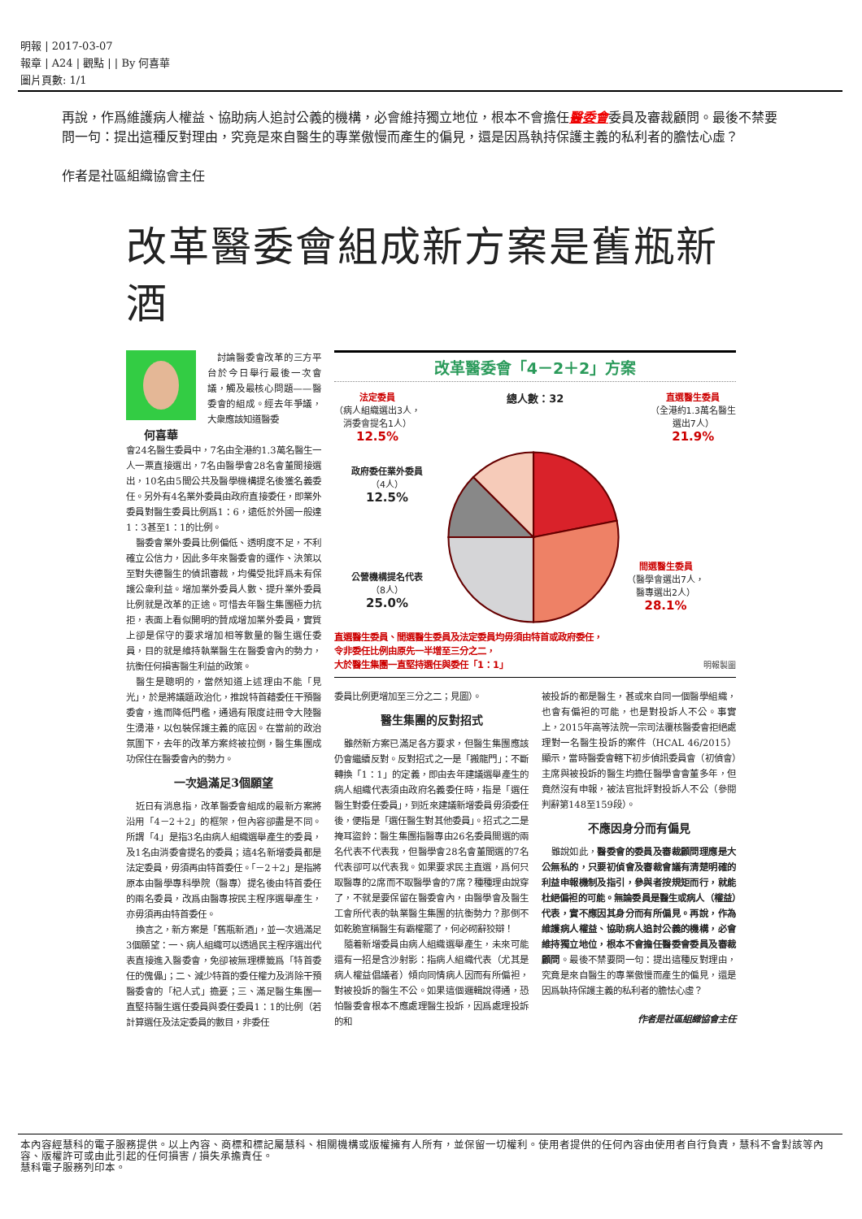明報 | 2017-03-07
報章 | A24 | 觀點 | | By 何喜華
圖片頁數: 1/1
再說，作爲維護病人權益、協助病人追討公義的機構，必會維持獨立地位，根本不會擔任醫委會委員及審裁顧問。最後不禁要問一句：提出這種反對理由，究竟是來自醫生的專業傲慢而產生的偏見，還是因爲執持保護主義的私利者的膽怯心虛？
作者是社區組織協會主任
改革醫委會組成新方案是舊瓶新酒
討論醫委會改革的三方平台於今日舉行最後一次會議，觸及最核心問題——醫委會的組成。經去年爭議，大衆應該知道醫委
何喜華
會24名醫生委員中，7名由全港約1.3萬名醫生一人一票直接選出，7名由醫學會28名會董間接選出，10名由5間公共及醫學機構提名後獲名義委任。另外有4名業外委員由政府直接委任，即業外委員對醫生委員比例爲1：6，遠低於外國一般達1：3甚至1：1的比例。
醫委會業外委員比例偏低、透明度不足，不利確立公信力，因此多年來醫委會的運作、決策以至對失德醫生的偵訊審裁，均備受批評爲未有保護公衆利益。增加業外委員人數、提升業外委員比例就是改革的正途。可惜去年醫生集團極力抗拒，表面上看似開明的贊成增加業外委員，實質上卻是保守的要求增加相等數量的醫生選任委員，目的就是維持執業醫生在醫委會內的勢力，抗衡任何損害醫生利益的政策。
醫生是聰明的，當然知道上述理由不能「見光」，於是將議題政治化，推說特首藉委任干預醫委會，進而降低門檻，通過有限度註冊令大陸醫生湧港，以包裝保護主義的底因。在當前的政治氛圍下，去年的改革方案終被拉倒，醫生集團成功保住在醫委會內的勢力。
一次過滿足3個願望
近日有消息指，改革醫委會組成的最新方案將沿用「4－2＋2」的框架，但內容卻盡是不同。所謂「4」是指3名由病人組織選舉產生的委員，及1名由消委會提名的委員；這4名新增委員都是法定委員，毋須再由特首委任。「－2＋2」是指將原本由醫學專科學院（醫專）提名後由特首委任的兩名委員，改爲由醫專按民主程序選舉產生，亦毋須再由特首委任。
換言之，新方案是「舊瓶新酒」，並一次過滿足3個願望：一、病人組織可以透過民主程序選出代表直接進入醫委會，免卻被無理標籤爲「特首委任的傀儡」；二、減少特首的委任權力及消除干預醫委會的「杞人式」擔憂；三、滿足醫生集團一直堅持醫生選任委員與委任委員1：1的比例（若計算選任及法定委員的數目，非委任
改革醫委會「4－2＋2」方案
法定委員
（病人組織選出3人，
消委會提名1人）
12.5%
總人數：32
直選醫生委員
（全港約1.3萬名醫生
選出7人）
21.9%
政府委任業外委員
（4人）
12.5%
公營機構提名代表
（8人）
25.0%
間選醫生委員
（醫學會選出7人，
醫專選出2人）
28.1%
直選醫生委員、間選醫生委員及法定委員均毋須由特首或政府委任，
令非委任比例由原先一半增至三分之二，
大於醫生集團一直堅持選任與委任「1：1」
明報製圖
委員比例更增加至三分之二；見圖）。
醫生集團的反對招式
雖然新方案已滿足各方要求，但醫生集團應該仍會繼續反對。反對招式之一是「搬龍門」：不斷轉換「1：1」的定義，即由去年建議選舉產生的病人組織代表須由政府名義委任時，指是「選任醫生對委任委員」，到近來建議新增委員毋須委任後，便指是「選任醫生對其他委員」。招式之二是掩耳盜鈴：醫生集團指醫專由26名委員間選的兩名代表不代表我，但醫學會28名會董間選的7名代表卻可以代表我。如果要求民主直選，爲何只取醫專的2席而不取醫學會的7席？種種理由說穿了，不就是要保留在醫委會內，由醫學會及醫生工會所代表的執業醫生集團的抗衡勢力？那倒不如乾脆宣稱醫生有霸權罷了，何必砌辭狡辯！
隨着新增委員由病人組織選舉產生，未來可能還有一招是含沙射影：指病人組織代表（尤其是病人權益倡議者）傾向同情病人因而有所偏袒，對被投訴的醫生不公。如果這個邏輯說得通，恐怕醫委會根本不應處理醫生投訴，因爲處理投訴的和
被投訴的都是醫生，甚或來自同一個醫學組織，也會有偏袒的可能，也是對投訴人不公。事實上，2015年高等法院一宗司法覆核醫委會拒絕處理對一名醫生投訴的案件（HCAL 46/2015）顯示，當時醫委會轄下初步偵訊委員會（初偵會）主席與被投訴的醫生均擔任醫學會會董多年，但竟然沒有申報，被法官批評對投訴人不公（參閱判辭第148至159段）。
不應因身分而有偏見
雖說如此，醫委會的委員及審裁顧問理應是大公無私的，只要初偵會及審裁會議有清楚明確的利益申報機制及指引，參與者按規矩而行，就能杜絕偏袒的可能。無論委員是醫生或病人（權益）代表，實不應因其身分而有所偏見。再說，作為維護病人權益、協助病人追討公義的機構，必會維持獨立地位，根本不會擔任醫委會委員及審裁顧問。最後不禁要問一句：提出這種反對理由，究竟是來自醫生的專業傲慢而產生的偏見，還是因爲執持保護主義的私利者的膽怯心虛？
作者是社區組織協會主任
本內容經慧科的電子服務提供。以上內容、商標和標記屬慧科、相關機構或版權擁有人所有，並保留一切權利。使用者提供的任何內容由使用者自行負責，慧科不會對該等內容、版權許可或由此引起的任何損害 / 損失承擔責任。
慧科電子服務列印本。